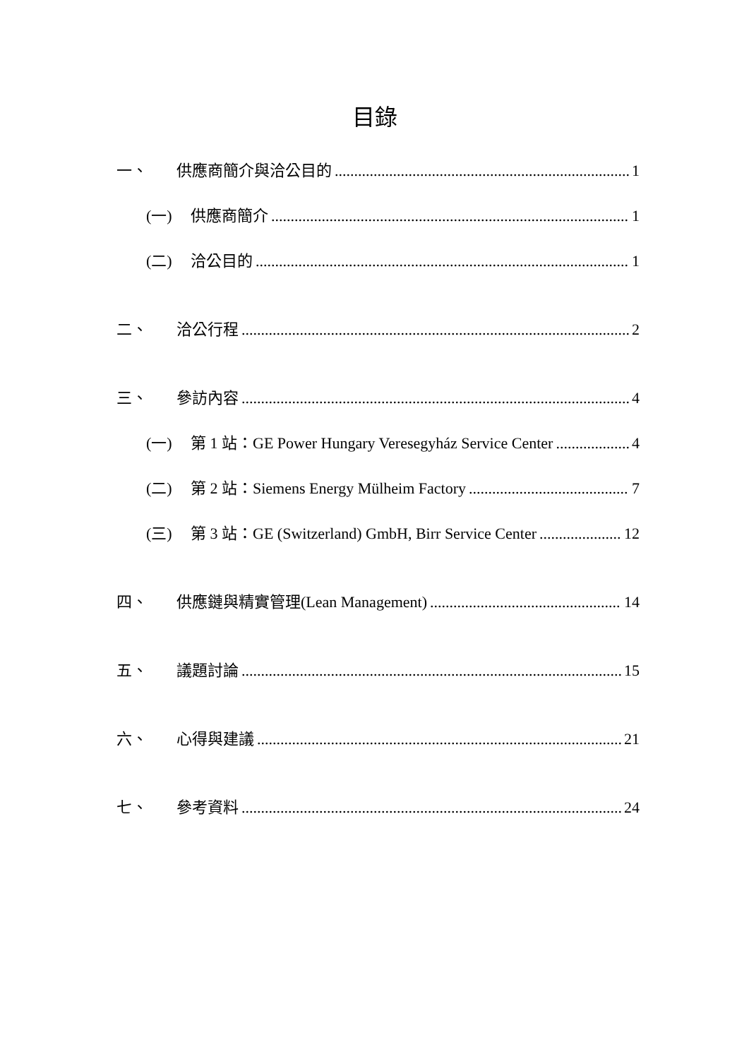目錄
一、 供應商簡介與洽公目的 1
(一) 供應商簡介 1
(二) 洽公目的 1
二、 洽公行程 2
三、 參訪內容 4
(一) 第 1 站：GE Power Hungary Veresegyház Service Center 4
(二) 第 2 站：Siemens Energy Mülheim Factory 7
(三) 第 3 站：GE (Switzerland) GmbH, Birr Service Center 12
四、 供應鏈與精實管理(Lean Management) 14
五、 議題討論 15
六、 心得與建議 21
七、 參考資料 24